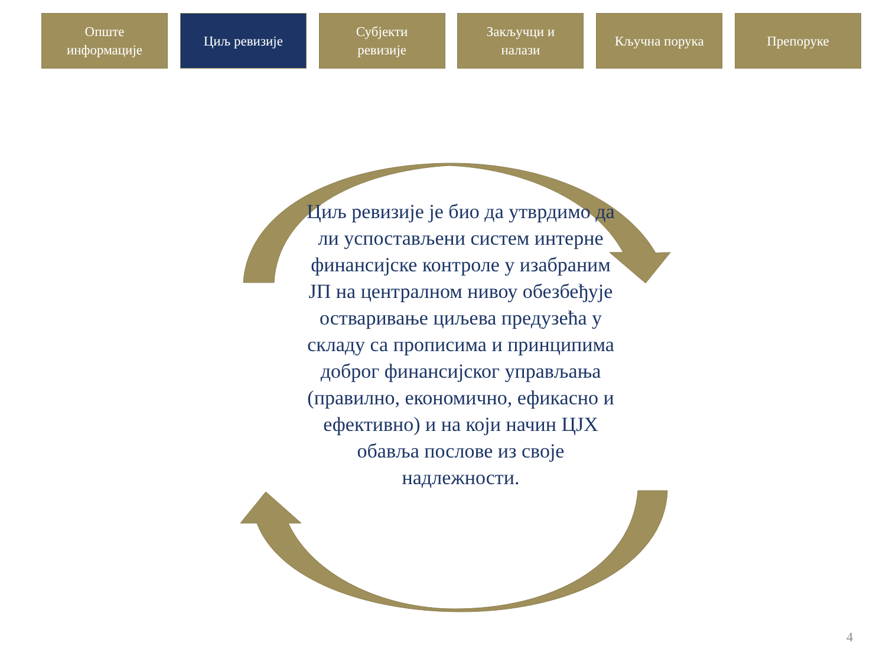Опште
информације
Циљ ревизије Субјекти
ревизије
Закључци и
налази
Кључна порука Препоруке
Циљ ревизије је био да утврдимо да ли успостављени систем интерне финансијске контроле у изабраним ЈП на централном нивоу обезбеђује остваривање циљева предузећа у складу са прописима и принципима доброг финансијског управљања (правилно, економично, ефикасно и ефективно) и на који начин ЦЈХ обавља послове из своје надлежности.
4